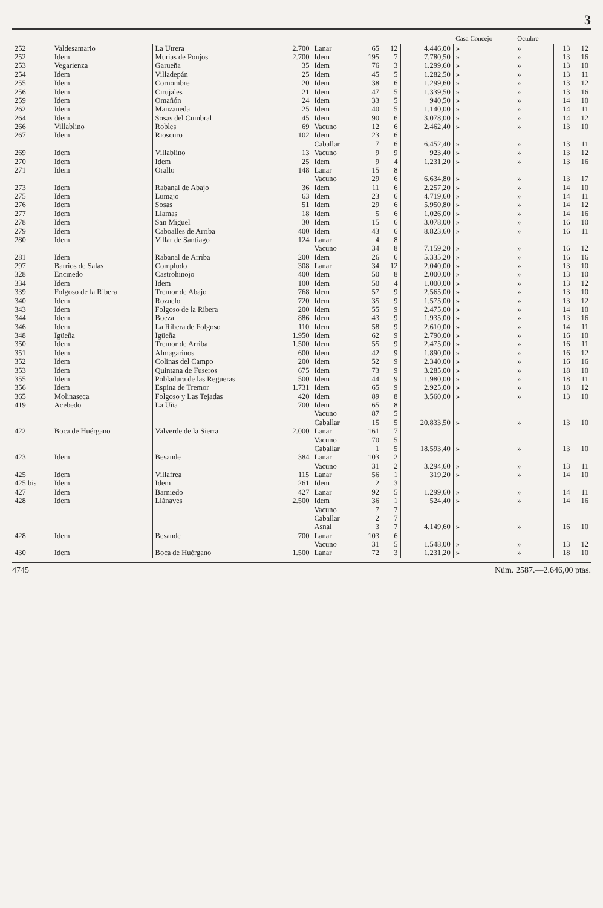3
| | | | | | | | | Casa Concejo | Octubre | | |
| --- | --- | --- | --- | --- | --- | --- | --- | --- | --- | --- | --- |
| 252 | Valdesamario | La Utrera | 2.700 | Lanar | 65 | 12 | 4.446,00 | » | » | 13 | 12 |
| 252 | Idem | Murias de Ponjos | 2.700 | Idem | 195 | 7 | 7.780,50 | » | » | 13 | 16 |
| 253 | Vegarienza | Garueña | 35 | Idem | 76 | 3 | 1.299,60 | » | » | 13 | 10 |
| 254 | Idem | Villadepán | 25 | Idem | 45 | 5 | 1.282,50 | » | » | 13 | 11 |
| 255 | Idem | Cornombre | 20 | Idem | 38 | 6 | 1.299,60 | » | » | 13 | 12 |
| 256 | Idem | Cirujales | 21 | Idem | 47 | 5 | 1.339,50 | » | » | 13 | 16 |
| 259 | Idem | Omañón | 24 | Idem | 33 | 5 | 940,50 | » | » | 14 | 10 |
| 262 | Idem | Manzaneda | 25 | Idem | 40 | 5 | 1.140,00 | » | » | 14 | 11 |
| 264 | Idem | Sosas del Cumbral | 45 | Idem | 90 | 6 | 3.078,00 | » | » | 14 | 12 |
| 266 | Villablino | Robles | 69 | Vacuno | 12 | 6 | 2.462,40 | » | » | 13 | 10 |
| 267 | Idem | Rioscuro | 102 | Idem | 23 | 6 | | | | | |
| | | | | Caballar | 7 | 6 | 6.452,40 | » | » | 13 | 11 |
| 269 | Idem | Villablino | 13 | Vacuno | 9 | 9 | 923,40 | » | » | 13 | 12 |
| 270 | Idem | Idem | 25 | Idem | 9 | 4 | 1.231,20 | » | » | 13 | 16 |
| 271 | Idem | Orallo | 148 | Lanar | 15 | 8 | | | | | |
| | | | | Vacuno | 29 | 6 | 6.634,80 | » | » | 13 | 17 |
| 273 | Idem | Rabanal de Abajo | 36 | Idem | 11 | 6 | 2.257,20 | » | » | 14 | 10 |
| 275 | Idem | Lumajo | 63 | Idem | 23 | 6 | 4.719,60 | » | » | 14 | 11 |
| 276 | Idem | Sosas | 51 | Idem | 29 | 6 | 5.950,80 | » | » | 14 | 12 |
| 277 | Idem | Llamas | 18 | Idem | 5 | 6 | 1.026,00 | » | » | 14 | 16 |
| 278 | Idem | San Miguel | 30 | Idem | 15 | 6 | 3.078,00 | » | » | 16 | 10 |
| 279 | Idem | Caboalles de Arriba | 400 | Idem | 43 | 6 | 8.823,60 | » | » | 16 | 11 |
| 280 | Idem | Villar de Santiago | 124 | Lanar | 4 | 8 | | | | | |
| | | | | Vacuno | 34 | 8 | 7.159,20 | » | » | 16 | 12 |
| 281 | Idem | Rabanal de Arriba | 200 | Idem | 26 | 6 | 5.335,20 | » | » | 16 | 16 |
| 297 | Barrios de Salas | Compludo | 308 | Lanar | 34 | 12 | 2.040,00 | » | » | 13 | 10 |
| 328 | Encinedo | Castrohinojo | 400 | Idem | 50 | 8 | 2.000,00 | » | » | 13 | 10 |
| 334 | Idem | Idem | 100 | Idem | 50 | 4 | 1.000,00 | » | » | 13 | 12 |
| 339 | Folgoso de la Ribera | Tremor de Abajo | 768 | Idem | 57 | 9 | 2.565,00 | » | » | 13 | 10 |
| 340 | Idem | Rozuelo | 720 | Idem | 35 | 9 | 1.575,00 | » | » | 13 | 12 |
| 343 | Idem | Folgoso de la Ribera | 200 | Idem | 55 | 9 | 2.475,00 | » | » | 14 | 10 |
| 344 | Idem | Boeza | 886 | Idem | 43 | 9 | 1.935,00 | » | » | 13 | 16 |
| 346 | Idem | La Ribera de Folgoso | 110 | Idem | 58 | 9 | 2.610,00 | » | » | 14 | 11 |
| 348 | Igüeña | Igüeña | 1.950 | Idem | 62 | 9 | 2.790,00 | » | » | 16 | 10 |
| 350 | Idem | Tremor de Arriba | 1.500 | Idem | 55 | 9 | 2.475,00 | » | » | 16 | 11 |
| 351 | Idem | Almagarinos | 600 | Idem | 42 | 9 | 1.890,00 | » | » | 16 | 12 |
| 352 | Idem | Colinas del Campo | 200 | Idem | 52 | 9 | 2.340,00 | » | » | 16 | 16 |
| 353 | Idem | Quintana de Fuseros | 675 | Idem | 73 | 9 | 3.285,00 | » | » | 18 | 10 |
| 355 | Idem | Pobladura de las Regueras | 500 | Idem | 44 | 9 | 1.980,00 | » | » | 18 | 11 |
| 356 | Idem | Espina de Tremor | 1.731 | Idem | 65 | 9 | 2.925,00 | » | » | 18 | 12 |
| 365 | Molinaseca | Folgoso y Las Tejadas | 420 | Idem | 89 | 8 | 3.560,00 | » | » | 13 | 10 |
| 419 | Acebedo | La Uña | 700 | Idem | 65 | 8 | | | | | |
| | | | | Vacuno | 87 | 5 | | | | | |
| | | | | Caballar | 15 | 5 | 20.833,50 | » | » | 13 | 10 |
| 422 | Boca de Huérgano | Valverde de la Sierra | 2.000 | Lanar | 161 | 7 | | | | | |
| | | | | Vacuno | 70 | 5 | | | | | |
| | | | | Caballar | 1 | 5 | 18.593,40 | » | » | 13 | 10 |
| 423 | Idem | Besande | 384 | Lanar | 103 | 2 | | | | | |
| | | | | Vacuno | 31 | 2 | 3.294,60 | » | » | 13 | 11 |
| 425 | Idem | Villafrea | 115 | Lanar | 56 | 1 | 319,20 | » | » | 14 | 10 |
| 425 bis | Idem | Idem | 261 | Idem | 2 | 3 | | | | | |
| 427 | Idem | Barniedo | 427 | Lanar | 92 | 5 | 1.299,60 | » | » | 14 | 11 |
| 428 | Idem | Llánaves | 2.500 | Idem | 36 | 1 | 524,40 | » | » | 14 | 16 |
| | | | | Vacuno | 7 | 7 | | | | | |
| | | | | Caballar | 2 | 7 | | | | | |
| | | | | Asnal | 3 | 7 | 4.149,60 | » | » | 16 | 10 |
| 428 | Idem | Besande | 700 | Lanar | 103 | 6 | | | | | |
| | | | | Vacuno | 31 | 5 | 1.548,00 | » | » | 13 | 12 |
| 430 | Idem | Boca de Huérgano | 1.500 | Lanar | 72 | 3 | 1.231,20 | » | » | 18 | 10 |
4745 Núm. 2587.—2.646,00 ptas.